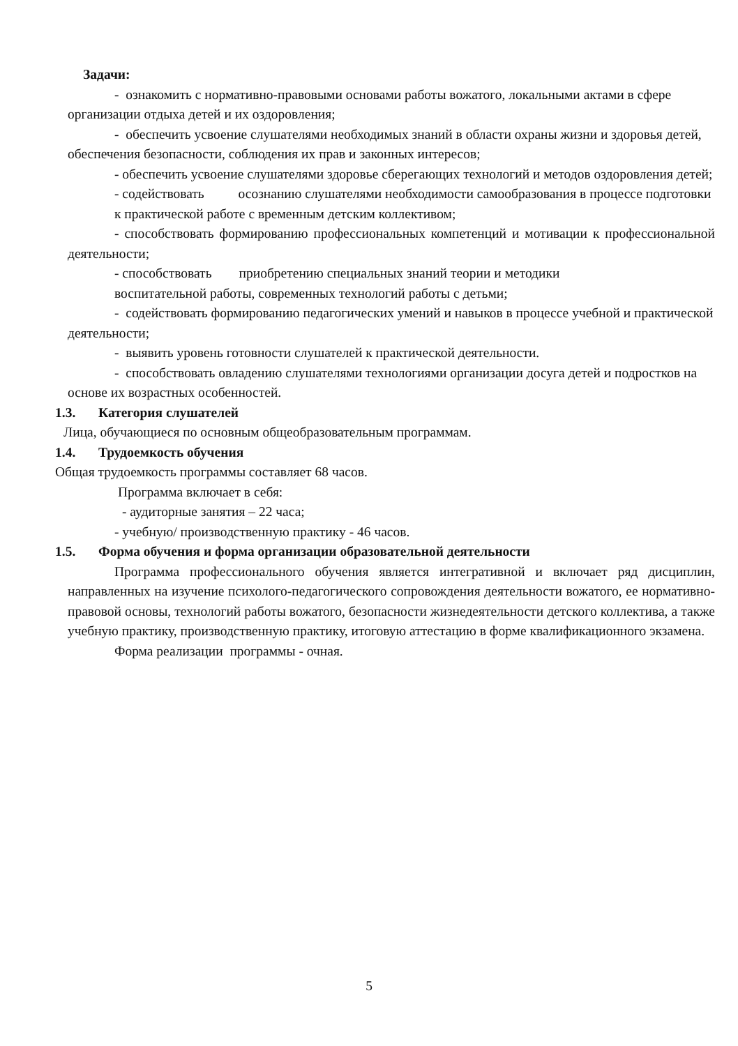Задачи:
- ознакомить с нормативно-правовыми основами работы вожатого, локальными актами в сфере организации отдыха детей и их оздоровления;
- обеспечить усвоение слушателями необходимых знаний в области охраны жизни и здоровья детей, обеспечения безопасности, соблюдения их прав и законных интересов;
- обеспечить усвоение слушателями здоровье сберегающих технологий и методов оздоровления детей;
- содействовать осознанию слушателями необходимости самообразования в процессе подготовки к практической работе с временным детским коллективом;
- способствовать формированию профессиональных компетенций и мотивации к профессиональной деятельности;
- способствовать приобретению специальных знаний теории и методики
воспитательной работы, современных технологий работы с детьми;
- содействовать формированию педагогических умений и навыков в процессе учебной и практической деятельности;
- выявить уровень готовности слушателей к практической деятельности.
- способствовать овладению слушателями технологиями организации досуга детей и подростков на основе их возрастных особенностей.
1.3. Категория слушателей
Лица, обучающиеся по основным общеобразовательным программам.
1.4. Трудоемкость обучения
Общая трудоемкость программы составляет 68 часов.
Программа включает в себя:
- аудиторные занятия – 22 часа;
- учебную/ производственную практику - 46 часов.
1.5. Форма обучения и форма организации образовательной деятельности
Программа профессионального обучения является интегративной и включает ряд дисциплин, направленных на изучение психолого-педагогического сопровождения деятельности вожатого, ее нормативно-правовой основы, технологий работы вожатого, безопасности жизнедеятельности детского коллектива, а также учебную практику, производственную практику, итоговую аттестацию в форме квалификационного экзамена.
Форма реализации программы - очная.
5